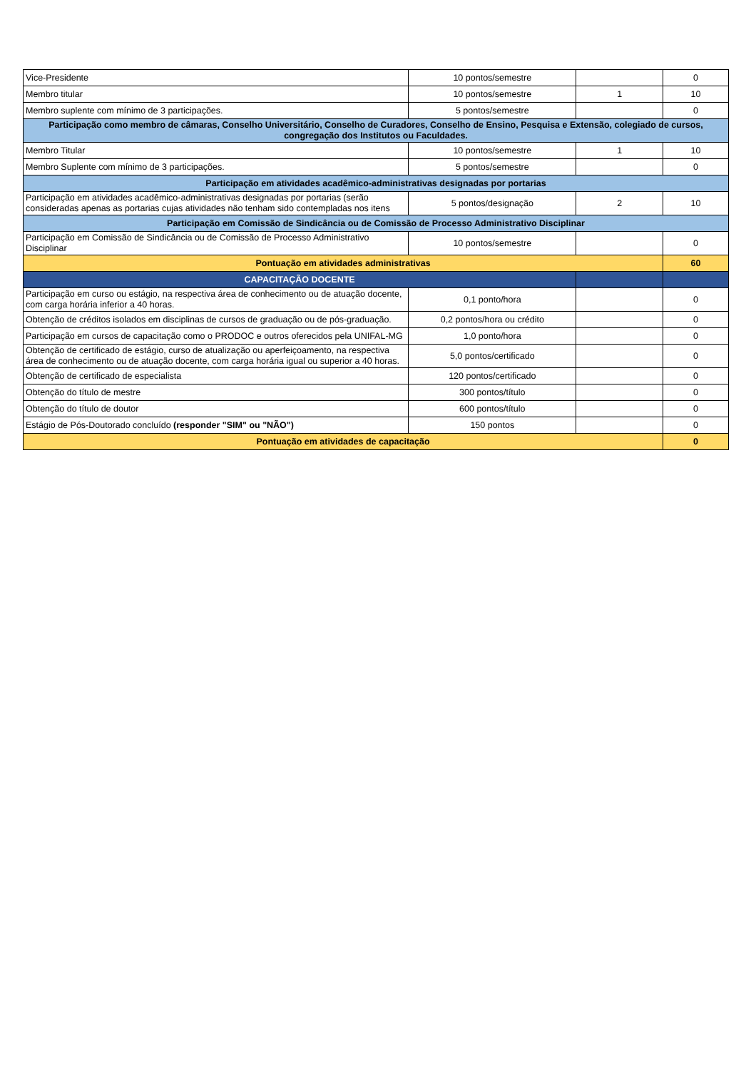| Vice-Presidente | 10 pontos/semestre | | 0 |
| Membro titular | 10 pontos/semestre | 1 | 10 |
| Membro suplente com mínimo de 3 participações. | 5 pontos/semestre | | 0 |
| Participação como membro de câmaras, Conselho Universitário, Conselho de Curadores, Conselho de Ensino, Pesquisa e Extensão, colegiado de cursos, congregação dos Institutos ou Faculdades. | | | |
| Membro Titular | 10 pontos/semestre | 1 | 10 |
| Membro Suplente com mínimo de 3 participações. | 5 pontos/semestre | | 0 |
| Participação em atividades acadêmico-administrativas designadas por portarias | | | |
| Participação em atividades acadêmico-administrativas designadas por portarias (serão consideradas apenas as portarias cujas atividades não tenham sido contempladas nos itens | 5 pontos/designação | 2 | 10 |
| Participação em Comissão de Sindicância ou de Comissão de Processo Administrativo Disciplinar | | | |
| Participação em Comissão de Sindicância ou de Comissão de Processo Administrativo Disciplinar | 10 pontos/semestre | | 0 |
| Pontuação em atividades administrativas | | | 60 |
| CAPACITAÇÃO DOCENTE | | | |
| Participação em curso ou estágio, na respectiva área de conhecimento ou de atuação docente, com carga horária inferior a 40 horas. | 0,1 ponto/hora | | 0 |
| Obtenção de créditos isolados em disciplinas de cursos de graduação ou de pós-graduação. | 0,2 pontos/hora ou crédito | | 0 |
| Participação em cursos de capacitação como o PRODOC e outros oferecidos pela UNIFAL-MG | 1,0 ponto/hora | | 0 |
| Obtenção de certificado de estágio, curso de atualização ou aperfeiçoamento, na respectiva área de conhecimento ou de atuação docente, com carga horária igual ou superior a 40 horas. | 5,0 pontos/certificado | | 0 |
| Obtenção de certificado de especialista | 120 pontos/certificado | | 0 |
| Obtenção do título de mestre | 300 pontos/título | | 0 |
| Obtenção do título de doutor | 600 pontos/título | | 0 |
| Estágio de Pós-Doutorado concluído (responder "SIM" ou "NÃO") | 150 pontos | | 0 |
| Pontuação em atividades de capacitação | | | 0 |